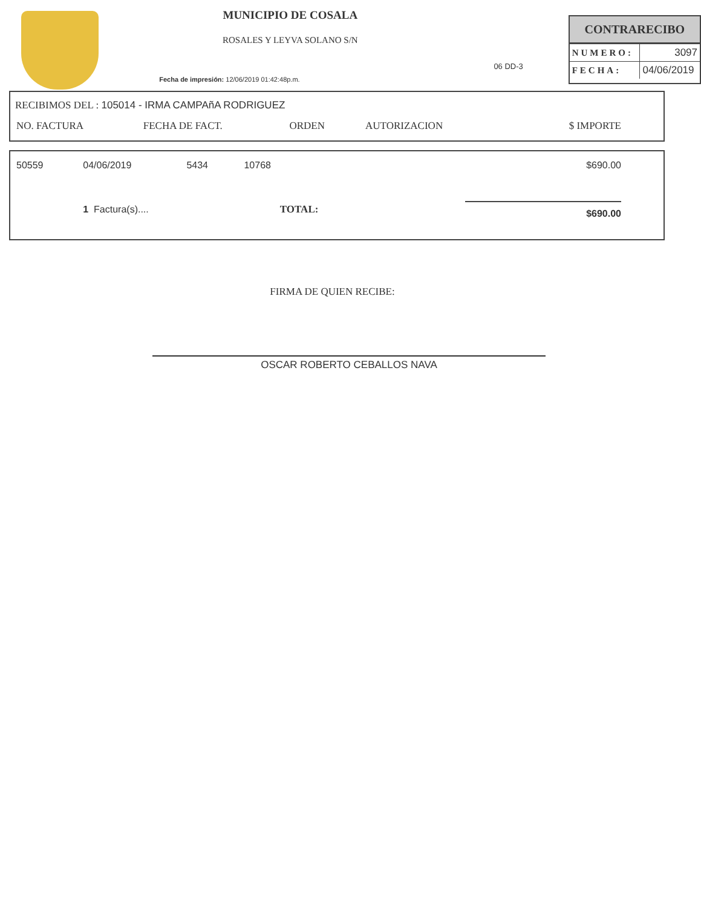MUNICIPIO DE COSALA
ROSALES Y LEYVA SOLANO S/N
Fecha de impresión: 12/06/2019 01:42:48p.m.
06 DD-3
CONTRARECIBO
| NUMERO: | 3097 |
| FECHA: | 04/06/2019 |
RECIBIMOS DEL : 105014 - IRMA CAMPAñA RODRIGUEZ
| NO. FACTURA | FECHA DE FACT. | ORDEN | AUTORIZACION | $ IMPORTE |
| --- | --- | --- | --- | --- |
| 50559 | 04/06/2019 | 5434 | 10768 | $690.00 |
| | 1 Factura(s).... | | TOTAL: | $690.00 |
FIRMA DE QUIEN RECIBE:
OSCAR ROBERTO CEBALLOS NAVA